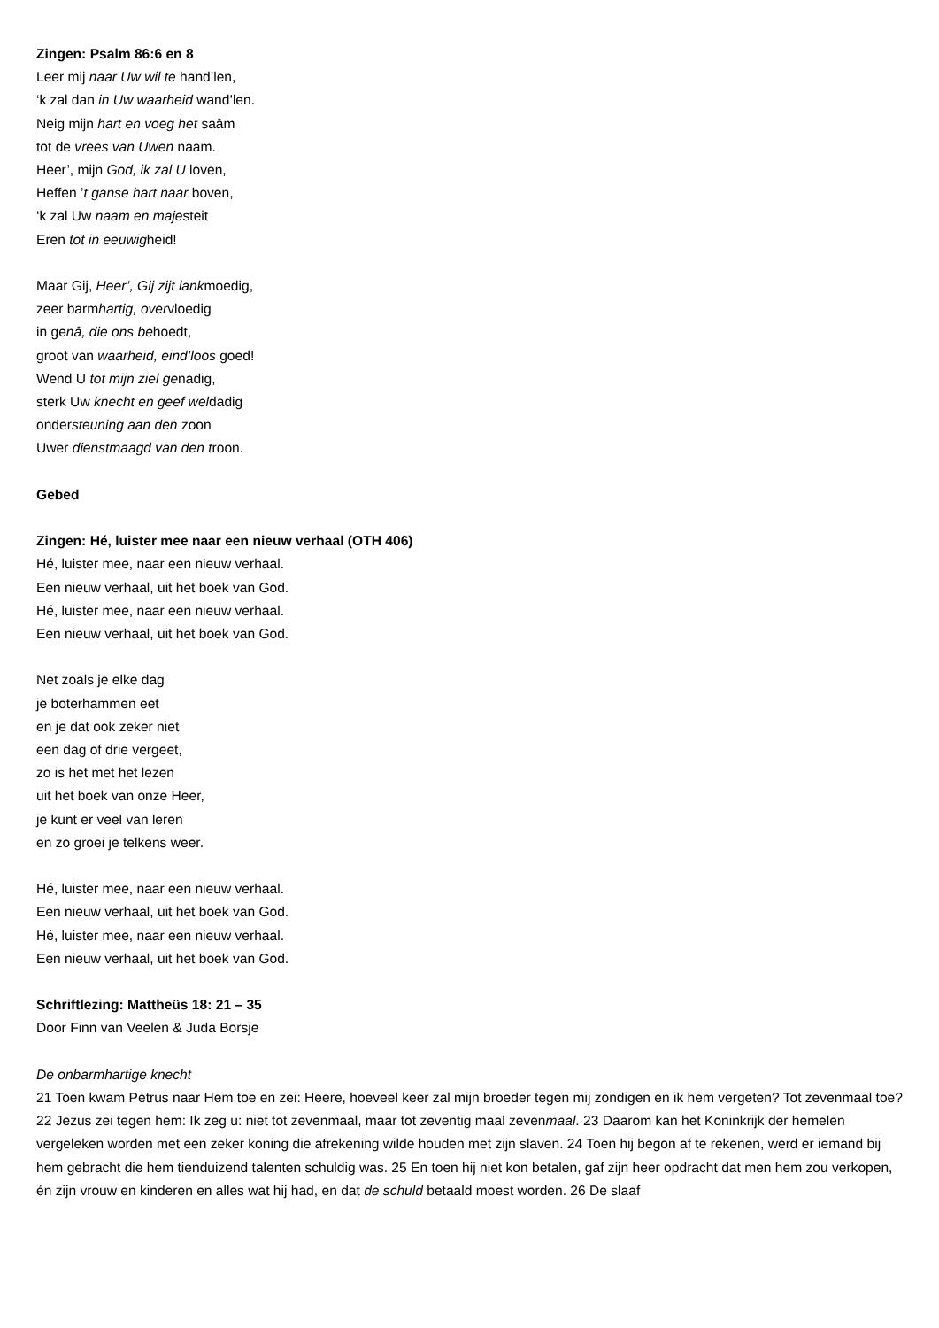Zingen: Psalm 86:6 en 8
Leer mij naar Uw wil te hand’len,
‘k zal dan in Uw waarheid wand’len.
Neig mijn hart en voeg het saâm
tot de vrees van Uwen naam.
Heer’, mijn God, ik zal U loven,
Heffen ’t ganse hart naar boven,
‘k zal Uw naam en majesteit
Eren tot in eeuwigheid!
Maar Gij, Heer’, Gij zijt lankmoedig,
zeer barmhartig, overvloedig
in genâ, die ons behoedt,
groot van waarheid, eind’loos goed!
Wend U tot mijn ziel genadig,
sterk Uw knecht en geef weldadig
ondersteuning aan den zoon
Uwer dienstmaagd van den troon.
Gebed
Zingen: Hé, luister mee naar een nieuw verhaal (OTH 406)
Hé, luister mee, naar een nieuw verhaal.
Een nieuw verhaal, uit het boek van God.
Hé, luister mee, naar een nieuw verhaal.
Een nieuw verhaal, uit het boek van God.
Net zoals je elke dag
je boterhammen eet
en je dat ook zeker niet
een dag of drie vergeet,
zo is het met het lezen
uit het boek van onze Heer,
je kunt er veel van leren
en zo groei je telkens weer.
Hé, luister mee, naar een nieuw verhaal.
Een nieuw verhaal, uit het boek van God.
Hé, luister mee, naar een nieuw verhaal.
Een nieuw verhaal, uit het boek van God.
Schriftlezing: Mattheüs 18: 21 – 35
Door Finn van Veelen & Juda Borsje
De onbarmhartige knecht
21 Toen kwam Petrus naar Hem toe en zei: Heere, hoeveel keer zal mijn broeder tegen mij zondigen en ik hem vergeten? Tot zevenmaal toe? 22 Jezus zei tegen hem: Ik zeg u: niet tot zevenmaal, maar tot zeventig maal zevenmaal. 23 Daarom kan het Koninkrijk der hemelen vergeleken worden met een zeker koning die afrekening wilde houden met zijn slaven. 24 Toen hij begon af te rekenen, werd er iemand bij hem gebracht die hem tienduizend talenten schuldig was. 25 En toen hij niet kon betalen, gaf zijn heer opdracht dat men hem zou verkopen, én zijn vrouw en kinderen en alles wat hij had, en dat de schuld betaald moest worden. 26 De slaaf